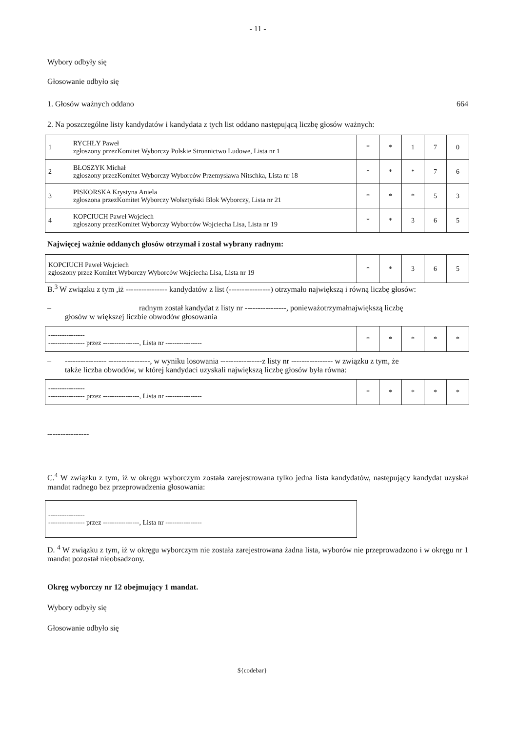- 11 -
Wybory odbyły się
Głosowanie odbyło się
1. Głosów ważnych oddano 664
2. Na poszczególne listy kandydatów i kandydata z tych list oddano następującą liczbę głosów ważnych:
| 1 | RYCHŁY Paweł zgłoszony przezKomitet Wyborczy Polskie Stronnictwo Ludowe, Lista nr 1 | * | * | 1 | 7 | 0 |
| 2 | BŁOSZYK Michał zgłoszony przezKomitet Wyborczy Wyborców Przemysława Nitschka, Lista nr 18 | * | * | * | 7 | 6 |
| 3 | PISKORSKA Krystyna Aniela zgłoszona przezKomitet Wyborczy Wolsztyński Blok Wyborczy, Lista nr 21 | * | * | * | 5 | 3 |
| 4 | KOPCIUCH Paweł Wojciech zgłoszony przezKomitet Wyborczy Wyborców Wojciecha Lisa, Lista nr 19 | * | * | 3 | 6 | 5 |
Najwięcej ważnie oddanych głosów otrzymał i został wybrany radnym:
| KOPCIUCH Paweł Wojciech zgłoszony przez Komitet Wyborczy Wyborców Wojciecha Lisa, Lista nr 19 | * | * | 3 | 6 | 5 |
B.<sup>3</sup> W związku z tym ,iż ---------------- kandydatów z list (----------------) otrzymało największą i równą liczbę głosów:
– radnym został kandydat z listy nr ----------------, ponieważotrzymałnajwiększą liczbę
głosów w większej liczbie obwodów głosowania
| ---------------- ---------------- przez ----------------, Lista nr ---------------- | * | * | * | * | * |
– ---------------- ----------------, w wyniku losowania ----------------z listy nr ---------------- w związku z tym, że
także liczba obwodów, w której kandydaci uzyskali największą liczbę głosów była równa:
| ---------------- ---------------- przez ----------------, Lista nr ---------------- | * | * | * | * | * |
----------------
C.<sup>4</sup> W związku z tym, iż w okręgu wyborczym została zarejestrowana tylko jedna lista kandydatów, następujący kandydat uzyskał mandat radnego bez przeprowadzenia głosowania:
| ---------------- ---------------- przez ----------------, Lista nr ---------------- |
D. <sup>4</sup> W związku z tym, iż w okręgu wyborczym nie została zarejestrowana żadna lista, wyborów nie przeprowadzono i w okręgu nr 1 mandat pozostał nieobsadzony.
Okręg wyborczy nr 12 obejmujący 1 mandat.
Wybory odbyły się
Głosowanie odbyło się
${codebar}